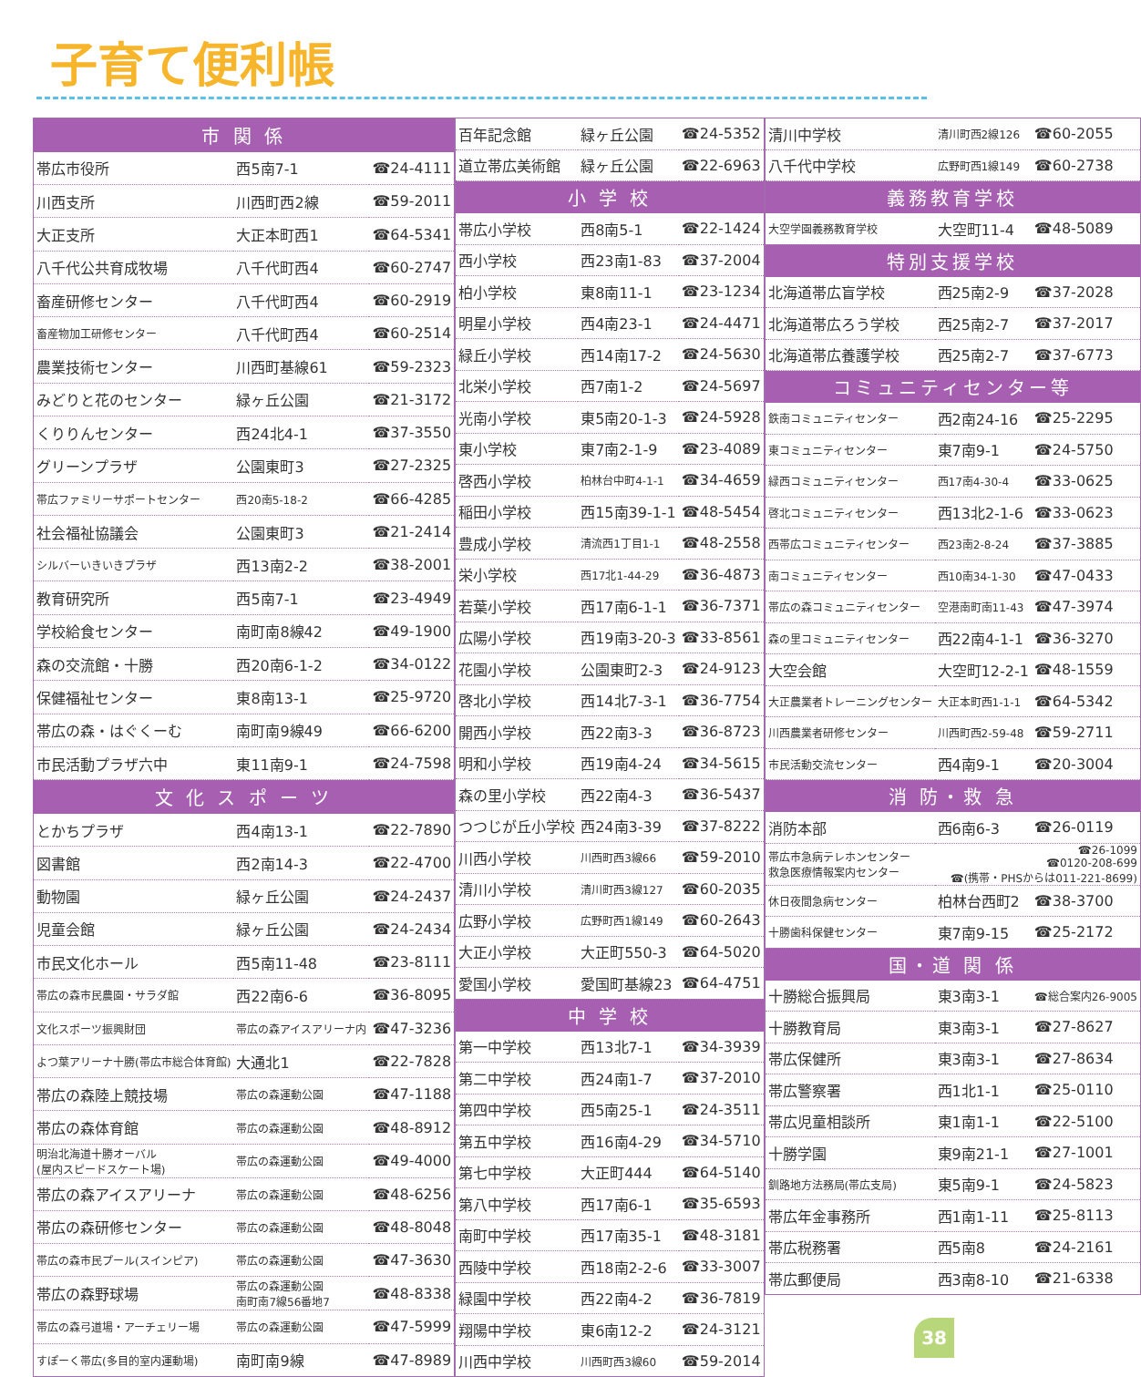子育て便利帳
| 市 関 係 | | |
| --- | --- | --- |
| 帯広市役所 | 西5南7-1 | ☎24-4111 |
| 川西支所 | 川西町西2線 | ☎59-2011 |
| 大正支所 | 大正本町西1 | ☎64-5341 |
| 八千代公共育成牧場 | 八千代町西4 | ☎60-2747 |
| 畜産研修センター | 八千代町西4 | ☎60-2919 |
| 畜産物加工研修センター | 八千代町西4 | ☎60-2514 |
| 農業技術センター | 川西町基線61 | ☎59-2323 |
| みどりと花のセンター | 緑ヶ丘公園 | ☎21-3172 |
| くりりんセンター | 西24北4-1 | ☎37-3550 |
| グリーンプラザ | 公園東町3 | ☎27-2325 |
| 帯広ファミリーサポートセンター | 西20南5-18-2 | ☎66-4285 |
| 社会福祉協議会 | 公園東町3 | ☎21-2414 |
| シルバーいきいきプラザ | 西13南2-2 | ☎38-2001 |
| 教育研究所 | 西5南7-1 | ☎23-4949 |
| 学校給食センター | 南町南8線42 | ☎49-1900 |
| 森の交流館・十勝 | 西20南6-1-2 | ☎34-0122 |
| 保健福祉センター | 東8南13-1 | ☎25-9720 |
| 帯広の森・はぐくーむ | 南町南9線49 | ☎66-6200 |
| 市民活動プラザ六中 | 東11南9-1 | ☎24-7598 |
| 文 化 ス ポ ー ツ | | |
| とかちプラザ | 西4南13-1 | ☎22-7890 |
| 図書館 | 西2南14-3 | ☎22-4700 |
| 動物園 | 緑ヶ丘公園 | ☎24-2437 |
| 児童会館 | 緑ヶ丘公園 | ☎24-2434 |
| 市民文化ホール | 西5南11-48 | ☎23-8111 |
| 帯広の森市民農園・サラダ館 | 西22南6-6 | ☎36-8095 |
| 文化スポーツ振興財団 | 帯広の森アイスアリーナ内 | ☎47-3236 |
| よつ葉アリーナ十勝(帯広市総合体育館) | 大通北1 | ☎22-7828 |
| 帯広の森陸上競技場 | 帯広の森運動公園 | ☎47-1188 |
| 帯広の森体育館 | 帯広の森運動公園 | ☎48-8912 |
| 明治北海道十勝オーバル (屋内スピードスケート場) | 帯広の森運動公園 | ☎49-4000 |
| 帯広の森アイスアリーナ | 帯広の森運動公園 | ☎48-6256 |
| 帯広の森研修センター | 帯広の森運動公園 | ☎48-8048 |
| 帯広の森市民プール(スインピア) | 帯広の森運動公園 | ☎47-3630 |
| 帯広の森野球場 | 帯広の森運動公園 南町南7線56番地7 | ☎48-8338 |
| 帯広の森弓道場・アーチェリー場 | 帯広の森運動公園 | ☎47-5999 |
| すぽーく帯広(多目的室内運動場) | 南町南9線 | ☎47-8989 |
| 百年記念館 | 緑ヶ丘公園 | ☎24-5352 |
| 道立帯広美術館 | 緑ヶ丘公園 | ☎22-6963 |
| 小 学 校 | | |
| 帯広小学校 | 西8南5-1 | ☎22-1424 |
| 西小学校 | 西23南1-83 | ☎37-2004 |
| 柏小学校 | 東8南11-1 | ☎23-1234 |
| 明星小学校 | 西4南23-1 | ☎24-4471 |
| 緑丘小学校 | 西14南17-2 | ☎24-5630 |
| 北栄小学校 | 西7南1-2 | ☎24-5697 |
| 光南小学校 | 東5南20-1-3 | ☎24-5928 |
| 東小学校 | 東7南2-1-9 | ☎23-4089 |
| 啓西小学校 | 柏林台中町4-1-1 | ☎34-4659 |
| 稲田小学校 | 西15南39-1-1 | ☎48-5454 |
| 豊成小学校 | 清流西1丁目1-1 | ☎48-2558 |
| 栄小学校 | 西17北1-44-29 | ☎36-4873 |
| 若葉小学校 | 西17南6-1-1 | ☎36-7371 |
| 広陽小学校 | 西19南3-20-3 | ☎33-8561 |
| 花園小学校 | 公園東町2-3 | ☎24-9123 |
| 啓北小学校 | 西14北7-3-1 | ☎36-7754 |
| 開西小学校 | 西22南3-3 | ☎36-8723 |
| 明和小学校 | 西19南4-24 | ☎34-5615 |
| 森の里小学校 | 西22南4-3 | ☎36-5437 |
| つつじが丘小学校 | 西24南3-39 | ☎37-8222 |
| 川西小学校 | 川西町西3線66 | ☎59-2010 |
| 清川小学校 | 清川町西3線127 | ☎60-2035 |
| 広野小学校 | 広野町西1線149 | ☎60-2643 |
| 大正小学校 | 大正町550-3 | ☎64-5020 |
| 愛国小学校 | 愛国町基線23 | ☎64-4751 |
| 中 学 校 | | |
| 第一中学校 | 西13北7-1 | ☎34-3939 |
| 第二中学校 | 西24南1-7 | ☎37-2010 |
| 第四中学校 | 西5南25-1 | ☎24-3511 |
| 第五中学校 | 西16南4-29 | ☎34-5710 |
| 第七中学校 | 大正町444 | ☎64-5140 |
| 第八中学校 | 西17南6-1 | ☎35-6593 |
| 南町中学校 | 西17南35-1 | ☎48-3181 |
| 西陵中学校 | 西18南2-2-6 | ☎33-3007 |
| 緑園中学校 | 西22南4-2 | ☎36-7819 |
| 翔陽中学校 | 東6南12-2 | ☎24-3121 |
| 川西中学校 | 川西町西3線60 | ☎59-2014 |
| 清川中学校 | 清川町西2線126 | ☎60-2055 |
| 八千代中学校 | 広野町西1線149 | ☎60-2738 |
| 義務教育学校 | | |
| 大空学園義務教育学校 | 大空町11-4 | ☎48-5089 |
| 特別支援学校 | | |
| 北海道帯広盲学校 | 西25南2-9 | ☎37-2028 |
| 北海道帯広ろう学校 | 西25南2-7 | ☎37-2017 |
| 北海道帯広養護学校 | 西25南2-7 | ☎37-6773 |
| コミュニティセンター等 | | |
| 鉄南コミュニティセンター | 西2南24-16 | ☎25-2295 |
| 東コミュニティセンター | 東7南9-1 | ☎24-5750 |
| 緑西コミュニティセンター | 西17南4-30-4 | ☎33-0625 |
| 啓北コミュニティセンター | 西13北2-1-6 | ☎33-0623 |
| 西帯広コミュニティセンター | 西23南2-8-24 | ☎37-3885 |
| 南コミュニティセンター | 西10南34-1-30 | ☎47-0433 |
| 帯広の森コミュニティセンター | 空港南町南11-43 | ☎47-3974 |
| 森の里コミュニティセンター | 西22南4-1-1 | ☎36-3270 |
| 大空会館 | 大空町12-2-1 | ☎48-1559 |
| 大正農業者トレーニングセンター | 大正本町西1-1-1 | ☎64-5342 |
| 川西農業者研修センター | 川西町西2-59-48 | ☎59-2711 |
| 市民活動交流センター | 西4南9-1 | ☎20-3004 |
| 消 防・救 急 | | |
| 消防本部 | 西6南6-3 | ☎26-0119 |
| 帯広市急病テレホンセンター 救急医療情報案内センター | ☎26-1099 ☎0120-208-699 ☎(携帯・PHSからは011-221-8699) | |
| 休日夜間急病センター | 柏林台西町2 | ☎38-3700 |
| 十勝歯科保健センター | 東7南9-15 | ☎25-2172 |
| 国・道 関 係 | | |
| 十勝総合振興局 | 東3南3-1 | ☎総合案内26-9005 |
| 十勝教育局 | 東3南3-1 | ☎27-8627 |
| 帯広保健所 | 東3南3-1 | ☎27-8634 |
| 帯広警察署 | 西1北1-1 | ☎25-0110 |
| 帯広児童相談所 | 東1南1-1 | ☎22-5100 |
| 十勝学園 | 東9南21-1 | ☎27-1001 |
| 釧路地方法務局(帯広支局) | 東5南9-1 | ☎24-5823 |
| 帯広年金事務所 | 西1南1-11 | ☎25-8113 |
| 帯広税務署 | 西5南8 | ☎24-2161 |
| 帯広郵便局 | 西3南8-10 | ☎21-6338 |
38